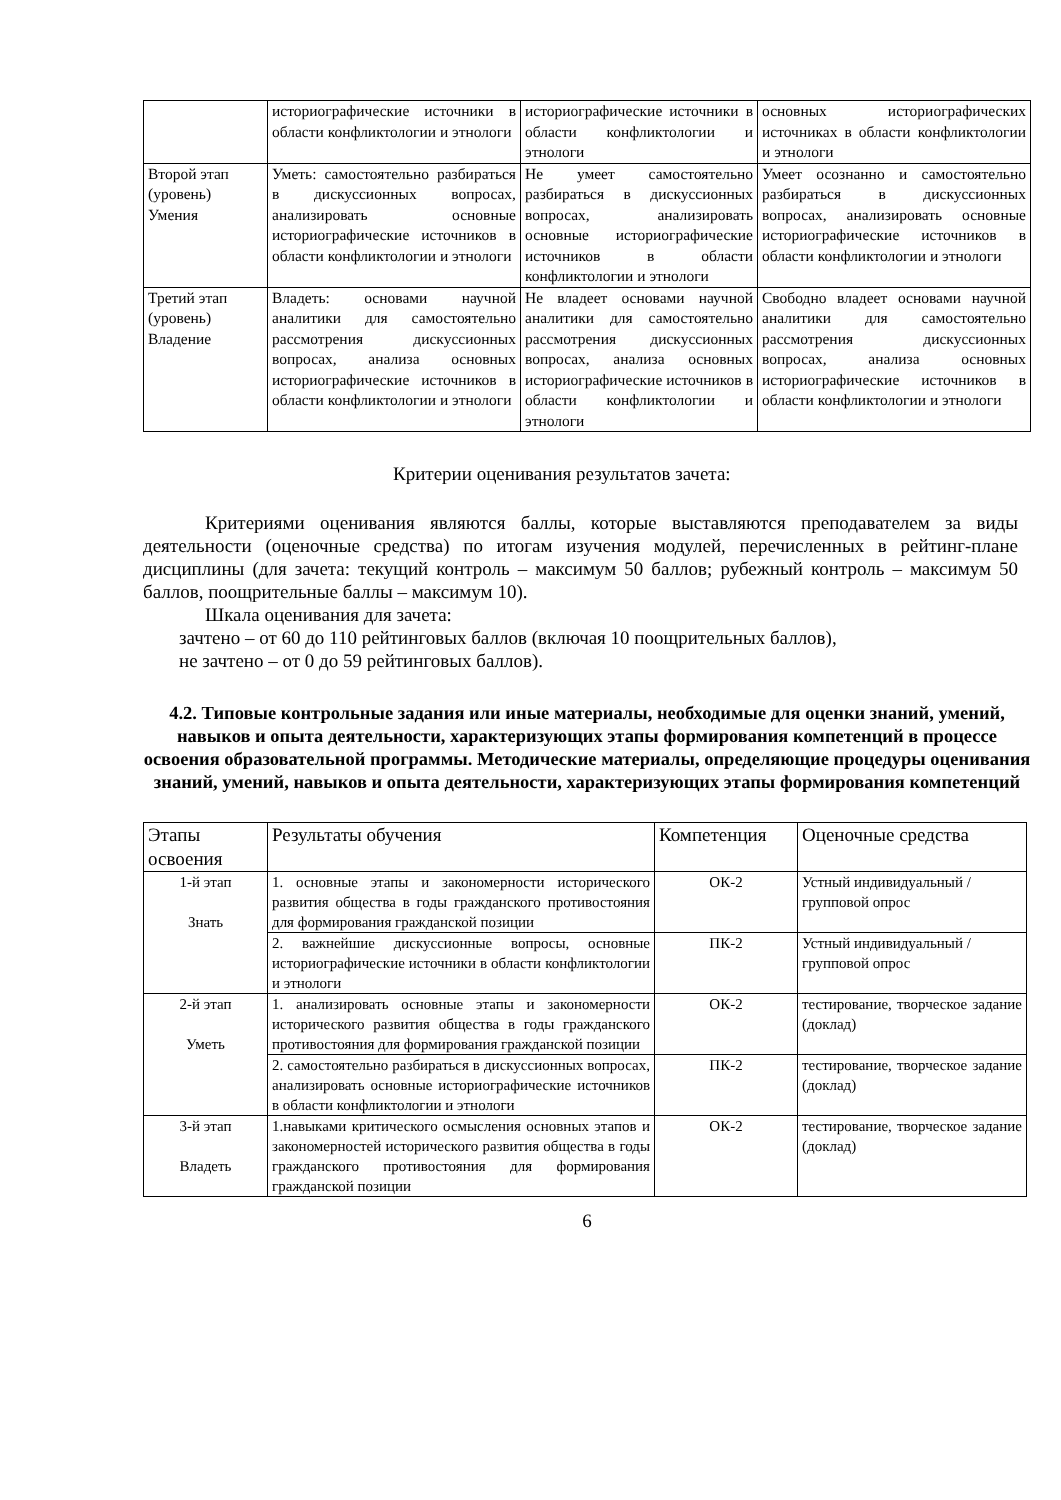| | историографические источники в области конфликтологии и этнологи | историографические источники в области конфликтологии и этнологи | основных историографических источниках в области конфликтологии и этнологи |
| Второй этап (уровень) Умения | Уметь: самостоятельно разбираться в дискуссионных вопросах, анализировать основные историографические источников в области конфликтологии и этнологи | Не умеет самостоятельно разбираться в дискуссионных вопросах, анализировать основные историографические источников в области конфликтологии и этнологи | Умеет осознанно и самостоятельно разбираться в дискуссионных вопросах, анализировать основные историографические источников в области конфликтологии и этнологи |
| Третий этап (уровень) Владение | Владеть: основами научной аналитики для самостоятельно рассмотрения дискуссионных вопросах, анализа основных историографические источников в области конфликтологии и этнологи | Не владеет основами научной аналитики для самостоятельно рассмотрения дискуссионных вопросах, анализа основных историографические источников в области конфликтологии и этнологи | Свободно владеет основами научной аналитики для самостоятельно рассмотрения дискуссионных вопросах, анализа основных историографические источников в области конфликтологии и этнологи |
Критерии оценивания результатов зачета:
Критериями оценивания являются баллы, которые выставляются преподавателем за виды деятельности (оценочные средства) по итогам изучения модулей, перечисленных в рейтинг-плане дисциплины (для зачета: текущий контроль – максимум 50 баллов; рубежный контроль – максимум 50 баллов, поощрительные баллы – максимум 10).
Шкала оценивания для зачета:
зачтено – от 60 до 110 рейтинговых баллов (включая 10 поощрительных баллов),
не зачтено – от 0 до 59 рейтинговых баллов).
4.2. Типовые контрольные задания или иные материалы, необходимые для оценки знаний, умений, навыков и опыта деятельности, характеризующих этапы формирования компетенций в процессе освоения образовательной программы. Методические материалы, определяющие процедуры оценивания знаний, умений, навыков и опыта деятельности, характеризующих этапы формирования компетенций
| Этапы освоения | Результаты обучения | Компетенция | Оценочные средства |
| --- | --- | --- | --- |
| 1-й этап Знать | 1. основные этапы и закономерности исторического развития общества в годы гражданского противостояния для формирования гражданской позиции | ОК-2 | Устный индивидуальный / групповой опрос |
| | 2. важнейшие дискуссионные вопросы, основные историографические источники в области конфликтологии и этнологи | ПК-2 | Устный индивидуальный / групповой опрос |
| 2-й этап Уметь | 1. анализировать основные этапы и закономерности исторического развития общества в годы гражданского противостояния для формирования гражданской позиции | ОК-2 | тестирование, творческое задание (доклад) |
| | 2. самостоятельно разбираться в дискуссионных вопросах, анализировать основные историографические источников в области конфликтологии и этнологи | ПК-2 | тестирование, творческое задание (доклад) |
| 3-й этап Владеть | 1.навыками критического осмысления основных этапов и закономерностей исторического развития общества в годы гражданского противостояния для формирования гражданской позиции | ОК-2 | тестирование, творческое задание (доклад) |
6